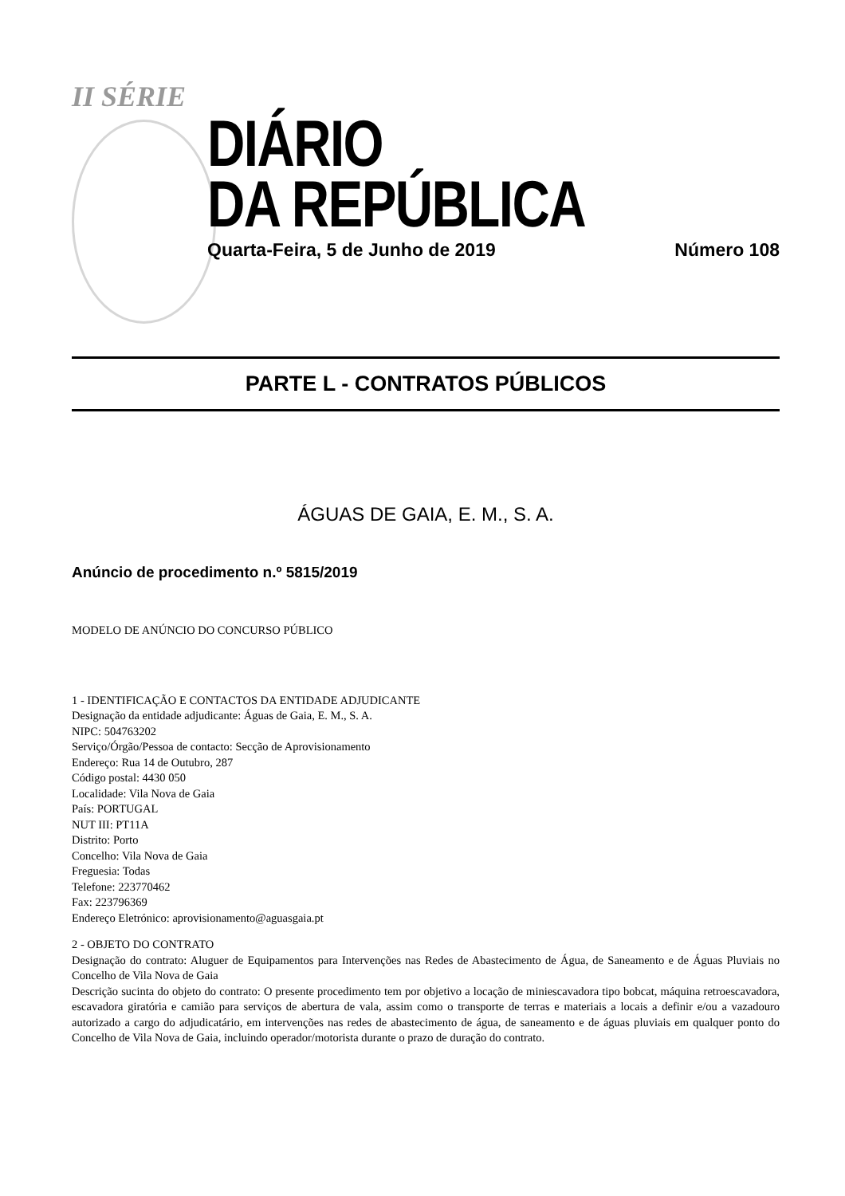II SÉRIE
DIÁRIO
DA REPÚBLICA
Quarta-Feira, 5 de Junho de 2019 Número 108
PARTE L - CONTRATOS PÚBLICOS
ÁGUAS DE GAIA, E. M., S. A.
Anúncio de procedimento n.º 5815/2019
MODELO DE ANÚNCIO DO CONCURSO PÚBLICO
1 - IDENTIFICAÇÃO E CONTACTOS DA ENTIDADE ADJUDICANTE
Designação da entidade adjudicante: Águas de Gaia, E. M., S. A.
NIPC: 504763202
Serviço/Órgão/Pessoa de contacto: Secção de Aprovisionamento
Endereço: Rua 14 de Outubro, 287
Código postal: 4430 050
Localidade: Vila Nova de Gaia
País: PORTUGAL
NUT III: PT11A
Distrito: Porto
Concelho: Vila Nova de Gaia
Freguesia: Todas
Telefone: 223770462
Fax: 223796369
Endereço Eletrónico: aprovisionamento@aguasgaia.pt
2 - OBJETO DO CONTRATO
Designação do contrato: Aluguer de Equipamentos para Intervenções nas Redes de Abastecimento de Água, de Saneamento e de Águas Pluviais no Concelho de Vila Nova de Gaia
Descrição sucinta do objeto do contrato: O presente procedimento tem por objetivo a locação de miniescavadora tipo bobcat, máquina retroescavadora, escavadora giratória e camião para serviços de abertura de vala, assim como o transporte de terras e materiais a locais a definir e/ou a vazadouro autorizado a cargo do adjudicatário, em intervenções nas redes de abastecimento de água, de saneamento e de águas pluviais em qualquer ponto do Concelho de Vila Nova de Gaia, incluindo operador/motorista durante o prazo de duração do contrato.